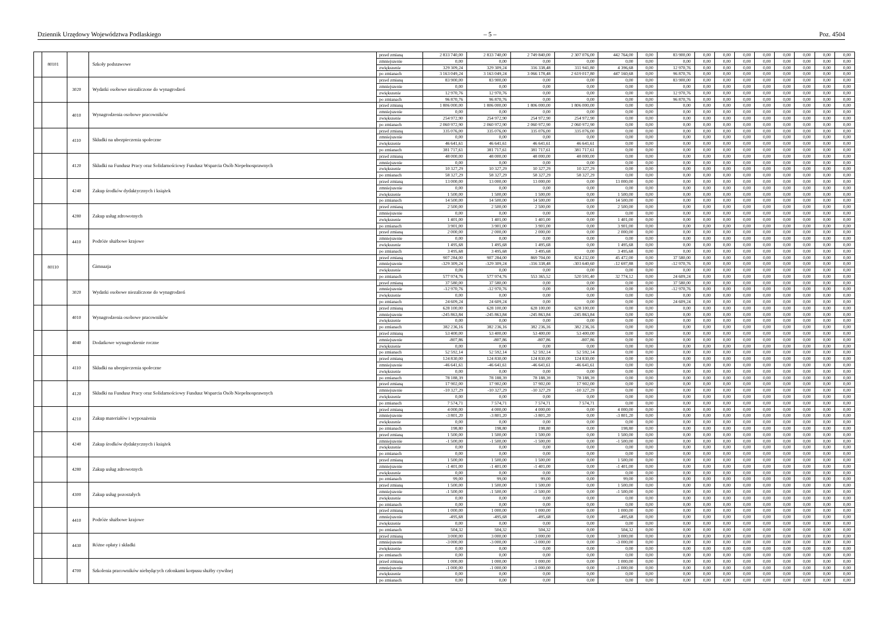Dziennik Urzędowy Województwa Podlaskiego – 5 – Poz. 4504
| | 80101 | | Szkoły podstawowe | przed zmianą | 2 833 740,00 | 2 833 740,00 | 2 749 840,00 | 2 307 076,00 | 442 764,00 | 0,00 | 83 900,00 | 0,00 | 0,00 | 0,00 | 0,00 | 0,00 | 0,00 | 0,00 | 0,00 |
| | | | | zmniejszenie | 0,00 | 0,00 | 0,00 | 0,00 | 0,00 | 0,00 | 0,00 | 0,00 | 0,00 | 0,00 | 0,00 | 0,00 | 0,00 | 0,00 | 0,00 |
| | | | | zwiększenie | 329 309,24 | 329 309,24 | 316 338,48 | 311 941,80 | 4 396,68 | 0,00 | 12 970,76 | 0,00 | 0,00 | 0,00 | 0,00 | 0,00 | 0,00 | 0,00 | 0,00 |
| | | | | po zmianach | 3 163 049,24 | 3 163 049,24 | 3 066 178,48 | 2 619 017,80 | 447 160,68 | 0,00 | 96 870,76 | 0,00 | 0,00 | 0,00 | 0,00 | 0,00 | 0,00 | 0,00 | 0,00 |
| | | 3020 | Wydatki osobowe niezaliczone do wynagrodzeń | przed zmianą | 83 900,00 | 83 900,00 | 0,00 | 0,00 | 0,00 | 0,00 | 83 900,00 | 0,00 | 0,00 | 0,00 | 0,00 | 0,00 | 0,00 | 0,00 | 0,00 |
| | | | | zmniejszenie | 0,00 | 0,00 | 0,00 | 0,00 | 0,00 | 0,00 | 0,00 | 0,00 | 0,00 | 0,00 | 0,00 | 0,00 | 0,00 | 0,00 | 0,00 |
| | | | | zwiększenie | 12 970,76 | 12 970,76 | 0,00 | 0,00 | 0,00 | 0,00 | 12 970,76 | 0,00 | 0,00 | 0,00 | 0,00 | 0,00 | 0,00 | 0,00 | 0,00 |
| | | | | po zmianach | 96 870,76 | 96 870,76 | 0,00 | 0,00 | 0,00 | 0,00 | 96 870,76 | 0,00 | 0,00 | 0,00 | 0,00 | 0,00 | 0,00 | 0,00 | 0,00 |
| | | 4010 | Wynagrodzenia osobowe pracowników | przed zmianą | 1 806 000,00 | 1 806 000,00 | 1 806 000,00 | 1 806 000,00 | 0,00 | 0,00 | 0,00 | 0,00 | 0,00 | 0,00 | 0,00 | 0,00 | 0,00 | 0,00 | 0,00 |
| | | | | zmniejszenie | 0,00 | 0,00 | 0,00 | 0,00 | 0,00 | 0,00 | 0,00 | 0,00 | 0,00 | 0,00 | 0,00 | 0,00 | 0,00 | 0,00 | 0,00 |
| | | | | zwiększenie | 254 972,90 | 254 972,90 | 254 972,90 | 254 972,90 | 0,00 | 0,00 | 0,00 | 0,00 | 0,00 | 0,00 | 0,00 | 0,00 | 0,00 | 0,00 | 0,00 |
| | | | | po zmianach | 2 060 972,90 | 2 060 972,90 | 2 060 972,90 | 2 060 972,90 | 0,00 | 0,00 | 0,00 | 0,00 | 0,00 | 0,00 | 0,00 | 0,00 | 0,00 | 0,00 | 0,00 |
| | | 4110 | Składki na ubezpieczenia społeczne | przed zmianą | 335 076,00 | 335 076,00 | 335 076,00 | 335 076,00 | 0,00 | 0,00 | 0,00 | 0,00 | 0,00 | 0,00 | 0,00 | 0,00 | 0,00 | 0,00 | 0,00 |
| | | | | zmniejszenie | 0,00 | 0,00 | 0,00 | 0,00 | 0,00 | 0,00 | 0,00 | 0,00 | 0,00 | 0,00 | 0,00 | 0,00 | 0,00 | 0,00 | 0,00 |
| | | | | zwiększenie | 46 641,61 | 46 641,61 | 46 641,61 | 46 641,61 | 0,00 | 0,00 | 0,00 | 0,00 | 0,00 | 0,00 | 0,00 | 0,00 | 0,00 | 0,00 | 0,00 |
| | | | | po zmianach | 381 717,61 | 381 717,61 | 381 717,61 | 381 717,61 | 0,00 | 0,00 | 0,00 | 0,00 | 0,00 | 0,00 | 0,00 | 0,00 | 0,00 | 0,00 | 0,00 |
| | | 4120 | Składki na Fundusz Pracy oraz Solidarnościowy Fundusz Wsparcia Osób Niepełnosprawnych | przed zmianą | 48 000,00 | 48 000,00 | 48 000,00 | 48 000,00 | 0,00 | 0,00 | 0,00 | 0,00 | 0,00 | 0,00 | 0,00 | 0,00 | 0,00 | 0,00 | 0,00 |
| | | | | zmniejszenie | 0,00 | 0,00 | 0,00 | 0,00 | 0,00 | 0,00 | 0,00 | 0,00 | 0,00 | 0,00 | 0,00 | 0,00 | 0,00 | 0,00 | 0,00 |
| | | | | zwiększenie | 10 327,29 | 10 327,29 | 10 327,29 | 10 327,29 | 0,00 | 0,00 | 0,00 | 0,00 | 0,00 | 0,00 | 0,00 | 0,00 | 0,00 | 0,00 | 0,00 |
| | | | | po zmianach | 58 327,29 | 58 327,29 | 58 327,29 | 58 327,29 | 0,00 | 0,00 | 0,00 | 0,00 | 0,00 | 0,00 | 0,00 | 0,00 | 0,00 | 0,00 | 0,00 |
| | | 4240 | Zakup środków dydaktycznych i książek | przed zmianą | 13 000,00 | 13 000,00 | 13 000,00 | 0,00 | 13 000,00 | 0,00 | 0,00 | 0,00 | 0,00 | 0,00 | 0,00 | 0,00 | 0,00 | 0,00 | 0,00 |
| | | | | zmniejszenie | 0,00 | 0,00 | 0,00 | 0,00 | 0,00 | 0,00 | 0,00 | 0,00 | 0,00 | 0,00 | 0,00 | 0,00 | 0,00 | 0,00 | 0,00 |
| | | | | zwiększenie | 1 500,00 | 1 500,00 | 1 500,00 | 0,00 | 1 500,00 | 0,00 | 0,00 | 0,00 | 0,00 | 0,00 | 0,00 | 0,00 | 0,00 | 0,00 | 0,00 |
| | | | | po zmianach | 14 500,00 | 14 500,00 | 14 500,00 | 0,00 | 14 500,00 | 0,00 | 0,00 | 0,00 | 0,00 | 0,00 | 0,00 | 0,00 | 0,00 | 0,00 | 0,00 |
| | | 4280 | Zakup usług zdrowotnych | przed zmianą | 2 500,00 | 2 500,00 | 2 500,00 | 0,00 | 2 500,00 | 0,00 | 0,00 | 0,00 | 0,00 | 0,00 | 0,00 | 0,00 | 0,00 | 0,00 | 0,00 |
| | | | | zmniejszenie | 0,00 | 0,00 | 0,00 | 0,00 | 0,00 | 0,00 | 0,00 | 0,00 | 0,00 | 0,00 | 0,00 | 0,00 | 0,00 | 0,00 | 0,00 |
| | | | | zwiększenie | 1 401,00 | 1 401,00 | 1 401,00 | 0,00 | 1 401,00 | 0,00 | 0,00 | 0,00 | 0,00 | 0,00 | 0,00 | 0,00 | 0,00 | 0,00 | 0,00 |
| | | | | po zmianach | 3 901,00 | 3 901,00 | 3 901,00 | 0,00 | 3 901,00 | 0,00 | 0,00 | 0,00 | 0,00 | 0,00 | 0,00 | 0,00 | 0,00 | 0,00 | 0,00 |
| | | 4410 | Podróże służbowe krajowe | przed zmianą | 2 000,00 | 2 000,00 | 2 000,00 | 0,00 | 2 000,00 | 0,00 | 0,00 | 0,00 | 0,00 | 0,00 | 0,00 | 0,00 | 0,00 | 0,00 | 0,00 |
| | | | | zmniejszenie | 0,00 | 0,00 | 0,00 | 0,00 | 0,00 | 0,00 | 0,00 | 0,00 | 0,00 | 0,00 | 0,00 | 0,00 | 0,00 | 0,00 | 0,00 |
| | | | | zwiększenie | 1 495,68 | 1 495,68 | 1 495,68 | 0,00 | 1 495,68 | 0,00 | 0,00 | 0,00 | 0,00 | 0,00 | 0,00 | 0,00 | 0,00 | 0,00 | 0,00 |
| | | | | po zmianach | 3 495,68 | 3 495,68 | 3 495,68 | 0,00 | 3 495,68 | 0,00 | 0,00 | 0,00 | 0,00 | 0,00 | 0,00 | 0,00 | 0,00 | 0,00 | 0,00 |
| | 80110 | | Gimnazja | przed zmianą | 907 284,00 | 907 284,00 | 869 704,00 | 824 232,00 | 45 472,00 | 0,00 | 37 580,00 | 0,00 | 0,00 | 0,00 | 0,00 | 0,00 | 0,00 | 0,00 | 0,00 |
| | | | | zmniejszenie | -329 309,24 | -329 309,24 | -316 338,48 | -303 640,60 | -12 697,88 | 0,00 | -12 970,76 | 0,00 | 0,00 | 0,00 | 0,00 | 0,00 | 0,00 | 0,00 | 0,00 |
| | | | | zwiększenie | 0,00 | 0,00 | 0,00 | 0,00 | 0,00 | 0,00 | 0,00 | 0,00 | 0,00 | 0,00 | 0,00 | 0,00 | 0,00 | 0,00 | 0,00 |
| | | | | po zmianach | 577 974,76 | 577 974,76 | 553 365,52 | 520 591,40 | 32 774,12 | 0,00 | 24 609,24 | 0,00 | 0,00 | 0,00 | 0,00 | 0,00 | 0,00 | 0,00 | 0,00 |
| | | 3020 | Wydatki osobowe niezaliczone do wynagrodzeń | przed zmianą | 37 580,00 | 37 580,00 | 0,00 | 0,00 | 0,00 | 0,00 | 37 580,00 | 0,00 | 0,00 | 0,00 | 0,00 | 0,00 | 0,00 | 0,00 | 0,00 |
| | | | | zmniejszenie | -12 970,76 | -12 970,76 | 0,00 | 0,00 | 0,00 | 0,00 | -12 970,76 | 0,00 | 0,00 | 0,00 | 0,00 | 0,00 | 0,00 | 0,00 | 0,00 |
| | | | | zwiększenie | 0,00 | 0,00 | 0,00 | 0,00 | 0,00 | 0,00 | 0,00 | 0,00 | 0,00 | 0,00 | 0,00 | 0,00 | 0,00 | 0,00 | 0,00 |
| | | | | po zmianach | 24 609,24 | 24 609,24 | 0,00 | 0,00 | 0,00 | 0,00 | 24 609,24 | 0,00 | 0,00 | 0,00 | 0,00 | 0,00 | 0,00 | 0,00 | 0,00 |
| | | 4010 | Wynagrodzenia osobowe pracowników | przed zmianą | 628 100,00 | 628 100,00 | 628 100,00 | 628 100,00 | 0,00 | 0,00 | 0,00 | 0,00 | 0,00 | 0,00 | 0,00 | 0,00 | 0,00 | 0,00 | 0,00 |
| | | | | zmniejszenie | -245 863,84 | -245 863,84 | -245 863,84 | -245 863,84 | 0,00 | 0,00 | 0,00 | 0,00 | 0,00 | 0,00 | 0,00 | 0,00 | 0,00 | 0,00 | 0,00 |
| | | | | zwiększenie | 0,00 | 0,00 | 0,00 | 0,00 | 0,00 | 0,00 | 0,00 | 0,00 | 0,00 | 0,00 | 0,00 | 0,00 | 0,00 | 0,00 | 0,00 |
| | | | | po zmianach | 382 236,16 | 382 236,16 | 382 236,16 | 382 236,16 | 0,00 | 0,00 | 0,00 | 0,00 | 0,00 | 0,00 | 0,00 | 0,00 | 0,00 | 0,00 | 0,00 |
| | | 4040 | Dodatkowe wynagrodzenie roczne | przed zmianą | 53 400,00 | 53 400,00 | 53 400,00 | 53 400,00 | 0,00 | 0,00 | 0,00 | 0,00 | 0,00 | 0,00 | 0,00 | 0,00 | 0,00 | 0,00 | 0,00 |
| | | | | zmniejszenie | -807,86 | -807,86 | -807,86 | -807,86 | 0,00 | 0,00 | 0,00 | 0,00 | 0,00 | 0,00 | 0,00 | 0,00 | 0,00 | 0,00 | 0,00 |
| | | | | zwiększenie | 0,00 | 0,00 | 0,00 | 0,00 | 0,00 | 0,00 | 0,00 | 0,00 | 0,00 | 0,00 | 0,00 | 0,00 | 0,00 | 0,00 | 0,00 |
| | | | | po zmianach | 52 592,14 | 52 592,14 | 52 592,14 | 52 592,14 | 0,00 | 0,00 | 0,00 | 0,00 | 0,00 | 0,00 | 0,00 | 0,00 | 0,00 | 0,00 | 0,00 |
| | | 4110 | Składki na ubezpieczenia społeczne | przed zmianą | 124 830,00 | 124 830,00 | 124 830,00 | 124 830,00 | 0,00 | 0,00 | 0,00 | 0,00 | 0,00 | 0,00 | 0,00 | 0,00 | 0,00 | 0,00 | 0,00 |
| | | | | zmniejszenie | -46 641,61 | -46 641,61 | -46 641,61 | -46 641,61 | 0,00 | 0,00 | 0,00 | 0,00 | 0,00 | 0,00 | 0,00 | 0,00 | 0,00 | 0,00 | 0,00 |
| | | | | zwiększenie | 0,00 | 0,00 | 0,00 | 0,00 | 0,00 | 0,00 | 0,00 | 0,00 | 0,00 | 0,00 | 0,00 | 0,00 | 0,00 | 0,00 | 0,00 |
| | | | | po zmianach | 78 188,39 | 78 188,39 | 78 188,39 | 78 188,39 | 0,00 | 0,00 | 0,00 | 0,00 | 0,00 | 0,00 | 0,00 | 0,00 | 0,00 | 0,00 | 0,00 |
| | | 4120 | Składki na Fundusz Pracy oraz Solidarnościowy Fundusz Wsparcia Osób Niepełnosprawnych | przed zmianą | 17 902,00 | 17 902,00 | 17 902,00 | 17 902,00 | 0,00 | 0,00 | 0,00 | 0,00 | 0,00 | 0,00 | 0,00 | 0,00 | 0,00 | 0,00 | 0,00 |
| | | | | zmniejszenie | -10 327,29 | -10 327,29 | -10 327,29 | -10 327,29 | 0,00 | 0,00 | 0,00 | 0,00 | 0,00 | 0,00 | 0,00 | 0,00 | 0,00 | 0,00 | 0,00 |
| | | | | zwiększenie | 0,00 | 0,00 | 0,00 | 0,00 | 0,00 | 0,00 | 0,00 | 0,00 | 0,00 | 0,00 | 0,00 | 0,00 | 0,00 | 0,00 | 0,00 |
| | | | | po zmianach | 7 574,71 | 7 574,71 | 7 574,71 | 7 574,71 | 0,00 | 0,00 | 0,00 | 0,00 | 0,00 | 0,00 | 0,00 | 0,00 | 0,00 | 0,00 | 0,00 |
| | | 4210 | Zakup materiałów i wyposażenia | przed zmianą | 4 000,00 | 4 000,00 | 4 000,00 | 0,00 | 4 000,00 | 0,00 | 0,00 | 0,00 | 0,00 | 0,00 | 0,00 | 0,00 | 0,00 | 0,00 | 0,00 |
| | | | | zmniejszenie | -3 801,20 | -3 801,20 | -3 801,20 | 0,00 | -3 801,20 | 0,00 | 0,00 | 0,00 | 0,00 | 0,00 | 0,00 | 0,00 | 0,00 | 0,00 | 0,00 |
| | | | | zwiększenie | 0,00 | 0,00 | 0,00 | 0,00 | 0,00 | 0,00 | 0,00 | 0,00 | 0,00 | 0,00 | 0,00 | 0,00 | 0,00 | 0,00 | 0,00 |
| | | | | po zmianach | 198,80 | 198,80 | 198,80 | 0,00 | 198,80 | 0,00 | 0,00 | 0,00 | 0,00 | 0,00 | 0,00 | 0,00 | 0,00 | 0,00 | 0,00 |
| | | 4240 | Zakup środków dydaktycznych i książek | przed zmianą | 1 500,00 | 1 500,00 | 1 500,00 | 0,00 | 1 500,00 | 0,00 | 0,00 | 0,00 | 0,00 | 0,00 | 0,00 | 0,00 | 0,00 | 0,00 | 0,00 |
| | | | | zmniejszenie | -1 500,00 | -1 500,00 | -1 500,00 | 0,00 | -1 500,00 | 0,00 | 0,00 | 0,00 | 0,00 | 0,00 | 0,00 | 0,00 | 0,00 | 0,00 | 0,00 |
| | | | | zwiększenie | 0,00 | 0,00 | 0,00 | 0,00 | 0,00 | 0,00 | 0,00 | 0,00 | 0,00 | 0,00 | 0,00 | 0,00 | 0,00 | 0,00 | 0,00 |
| | | | | po zmianach | 0,00 | 0,00 | 0,00 | 0,00 | 0,00 | 0,00 | 0,00 | 0,00 | 0,00 | 0,00 | 0,00 | 0,00 | 0,00 | 0,00 | 0,00 |
| | | 4280 | Zakup usług zdrowotnych | przed zmianą | 1 500,00 | 1 500,00 | 1 500,00 | 0,00 | 1 500,00 | 0,00 | 0,00 | 0,00 | 0,00 | 0,00 | 0,00 | 0,00 | 0,00 | 0,00 | 0,00 |
| | | | | zmniejszenie | -1 401,00 | -1 401,00 | -1 401,00 | 0,00 | -1 401,00 | 0,00 | 0,00 | 0,00 | 0,00 | 0,00 | 0,00 | 0,00 | 0,00 | 0,00 | 0,00 |
| | | | | zwiększenie | 0,00 | 0,00 | 0,00 | 0,00 | 0,00 | 0,00 | 0,00 | 0,00 | 0,00 | 0,00 | 0,00 | 0,00 | 0,00 | 0,00 | 0,00 |
| | | | | po zmianach | 99,00 | 99,00 | 99,00 | 0,00 | 99,00 | 0,00 | 0,00 | 0,00 | 0,00 | 0,00 | 0,00 | 0,00 | 0,00 | 0,00 | 0,00 |
| | | 4300 | Zakup usług pozostałych | przed zmianą | 1 500,00 | 1 500,00 | 1 500,00 | 0,00 | 1 500,00 | 0,00 | 0,00 | 0,00 | 0,00 | 0,00 | 0,00 | 0,00 | 0,00 | 0,00 | 0,00 |
| | | | | zmniejszenie | -1 500,00 | -1 500,00 | -1 500,00 | 0,00 | -1 500,00 | 0,00 | 0,00 | 0,00 | 0,00 | 0,00 | 0,00 | 0,00 | 0,00 | 0,00 | 0,00 |
| | | | | zwiększenie | 0,00 | 0,00 | 0,00 | 0,00 | 0,00 | 0,00 | 0,00 | 0,00 | 0,00 | 0,00 | 0,00 | 0,00 | 0,00 | 0,00 | 0,00 |
| | | | | po zmianach | 0,00 | 0,00 | 0,00 | 0,00 | 0,00 | 0,00 | 0,00 | 0,00 | 0,00 | 0,00 | 0,00 | 0,00 | 0,00 | 0,00 | 0,00 |
| | | 4410 | Podróże służbowe krajowe | przed zmianą | 1 000,00 | 1 000,00 | 1 000,00 | 0,00 | 1 000,00 | 0,00 | 0,00 | 0,00 | 0,00 | 0,00 | 0,00 | 0,00 | 0,00 | 0,00 | 0,00 |
| | | | | zmniejszenie | -495,68 | -495,68 | -495,68 | 0,00 | -495,68 | 0,00 | 0,00 | 0,00 | 0,00 | 0,00 | 0,00 | 0,00 | 0,00 | 0,00 | 0,00 |
| | | | | zwiększenie | 0,00 | 0,00 | 0,00 | 0,00 | 0,00 | 0,00 | 0,00 | 0,00 | 0,00 | 0,00 | 0,00 | 0,00 | 0,00 | 0,00 | 0,00 |
| | | | | po zmianach | 504,32 | 504,32 | 504,32 | 0,00 | 504,32 | 0,00 | 0,00 | 0,00 | 0,00 | 0,00 | 0,00 | 0,00 | 0,00 | 0,00 | 0,00 |
| | | 4430 | Różne opłaty i składki | przed zmianą | 3 000,00 | 3 000,00 | 3 000,00 | 0,00 | 3 000,00 | 0,00 | 0,00 | 0,00 | 0,00 | 0,00 | 0,00 | 0,00 | 0,00 | 0,00 | 0,00 |
| | | | | zmniejszenie | -3 000,00 | -3 000,00 | -3 000,00 | 0,00 | -3 000,00 | 0,00 | 0,00 | 0,00 | 0,00 | 0,00 | 0,00 | 0,00 | 0,00 | 0,00 | 0,00 |
| | | | | zwiększenie | 0,00 | 0,00 | 0,00 | 0,00 | 0,00 | 0,00 | 0,00 | 0,00 | 0,00 | 0,00 | 0,00 | 0,00 | 0,00 | 0,00 | 0,00 |
| | | | | po zmianach | 0,00 | 0,00 | 0,00 | 0,00 | 0,00 | 0,00 | 0,00 | 0,00 | 0,00 | 0,00 | 0,00 | 0,00 | 0,00 | 0,00 | 0,00 |
| | | 4700 | Szkolenia pracowników niebędących członkami korpusu służby cywilnej | przed zmianą | 1 000,00 | 1 000,00 | 1 000,00 | 0,00 | 1 000,00 | 0,00 | 0,00 | 0,00 | 0,00 | 0,00 | 0,00 | 0,00 | 0,00 | 0,00 | 0,00 |
| | | | | zmniejszenie | -1 000,00 | -1 000,00 | -1 000,00 | 0,00 | -1 000,00 | 0,00 | 0,00 | 0,00 | 0,00 | 0,00 | 0,00 | 0,00 | 0,00 | 0,00 | 0,00 |
| | | | | zwiększenie | 0,00 | 0,00 | 0,00 | 0,00 | 0,00 | 0,00 | 0,00 | 0,00 | 0,00 | 0,00 | 0,00 | 0,00 | 0,00 | 0,00 | 0,00 |
| | | | | po zmianach | 0,00 | 0,00 | 0,00 | 0,00 | 0,00 | 0,00 | 0,00 | 0,00 | 0,00 | 0,00 | 0,00 | 0,00 | 0,00 | 0,00 | 0,00 |